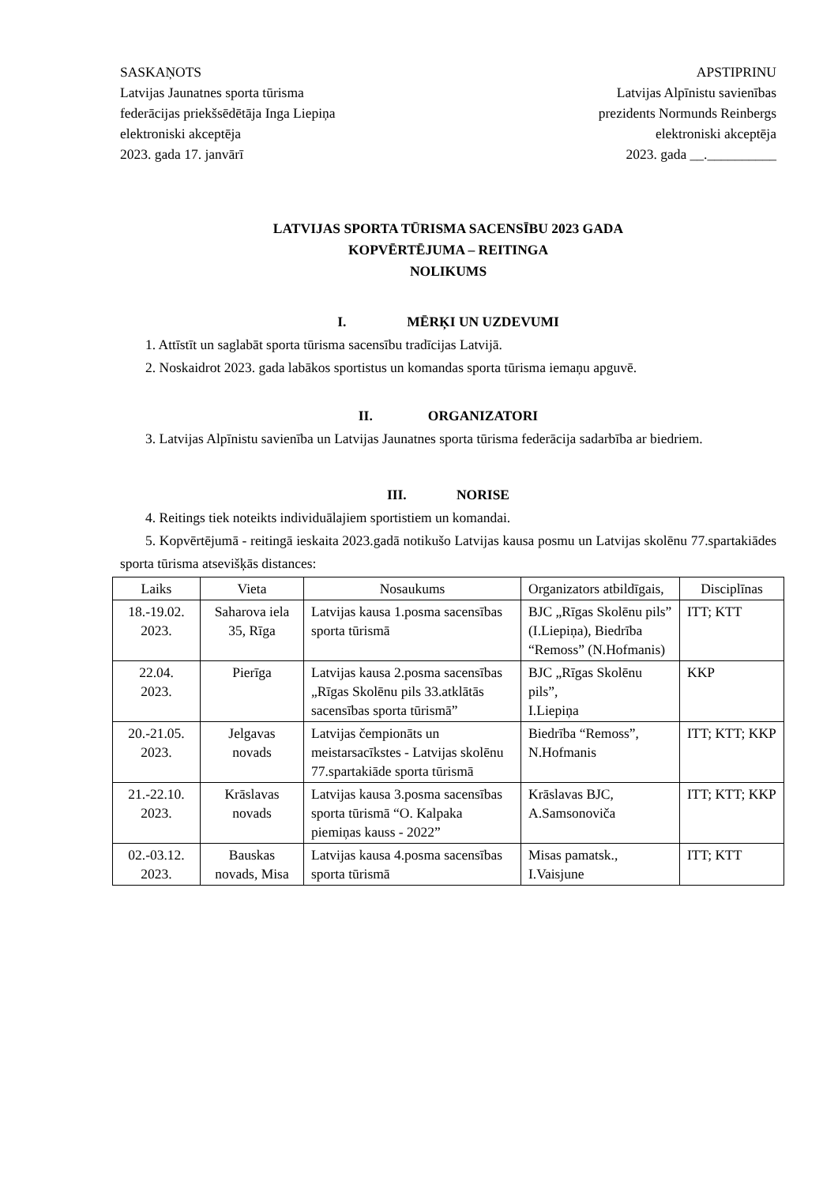SASKAŅOTS
Latvijas Jaunatnes sporta tūrisma
federācijas priekšsēdētāja Inga Liepiņa
elektroniski akceptēja
2023. gada 17. janvārī
APSTIPRINU
Latvijas Alpīnistu savienības
prezidents Normunds Reinbergs
elektroniski akceptēja
2023. gada __.__________
LATVIJAS SPORTA TŪRISMA SACENSĪBU 2023 GADA
KOPVĒRTĒJUMA – REITINGA
NOLIKUMS
I. MĒRĶI UN UZDEVUMI
1. Attīstīt un saglabāt sporta tūrisma sacensību tradīcijas Latvijā.
2. Noskaidrot 2023. gada labākos sportistus un komandas sporta tūrisma iemaņu apguvē.
II. ORGANIZATORI
3. Latvijas Alpīnistu savienība un Latvijas Jaunatnes sporta tūrisma federācija sadarbība ar biedriem.
III. NORISE
4. Reitings tiek noteikts individuālajiem sportistiem un komandai.
5. Kopvērtējumā - reitingā ieskaita 2023.gadā notikušo Latvijas kausa posmu un Latvijas skolēnu 77.spartakiādes sporta tūrisma atsevišķās distances:
| Laiks | Vieta | Nosaukums | Organizators atbildīgais, | Disciplīnas |
| 18.-19.02. 2023. | Saharova iela 35, Rīga | Latvijas kausa 1.posma sacensības sporta tūrismā | BJC „Rīgas Skolēnu pils” (I.Liepiņa), Biedrība “Remoss” (N.Hofmanis) | ITT; KTT |
| 22.04. 2023. | Pierīga | Latvijas kausa 2.posma sacensības „Rīgas Skolēnu pils 33.atklātās sacensības sporta tūrismā” | BJC „Rīgas Skolēnu pils”, I.Liepiņa | KKP |
| 20.-21.05. 2023. | Jelgavas novads | Latvijas čempionāts un meistarsacīkstes - Latvijas skolēnu 77.spartakiāde sporta tūrismā | Biedrība “Remoss”, N.Hofmanis | ITT; KTT; KKP |
| 21.-22.10. 2023. | Krāslavas novads | Latvijas kausa 3.posma sacensības sporta tūrismā “O. Kalpaka piemiņas kauss - 2022” | Krāslavas BJC, A.Samsonoviča | ITT; KTT; KKP |
| 02.-03.12. 2023. | Bauskas novads, Misa | Latvijas kausa 4.posma sacensības sporta tūrismā | Misas pamatsk., I.Vaisjune | ITT; KTT |